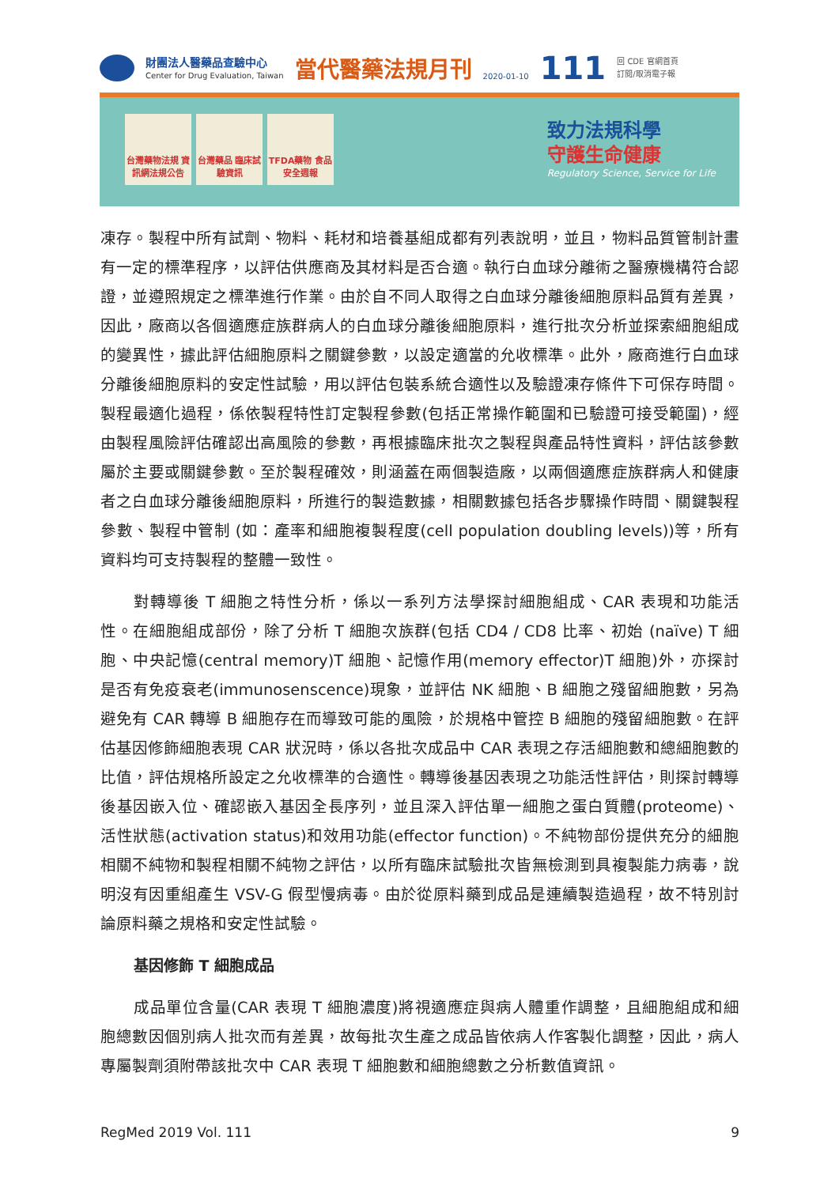財團法人醫藥品查驗中心
Center for Drug Evaluation, Taiwan
當代醫藥法規月刊
2020-01-10
111
回 CDE 官網首頁
訂閱/取消電子報
台灣藥物法規 資訊網法規公告
台灣藥品 臨床試驗資訊
TFDA藥物 食品安全週報
致力法規科學
守護生命健康
Regulatory Science, Service for Life
凍存。製程中所有試劑、物料、耗材和培養基組成都有列表說明，並且，物料品質管制計畫有一定的標準程序，以評估供應商及其材料是否合適。執行白血球分離術之醫療機構符合認證，並遵照規定之標準進行作業。由於自不同人取得之白血球分離後細胞原料品質有差異，因此，廠商以各個適應症族群病人的白血球分離後細胞原料，進行批次分析並探索細胞組成的變異性，據此評估細胞原料之關鍵參數，以設定適當的允收標準。此外，廠商進行白血球分離後細胞原料的安定性試驗，用以評估包裝系統合適性以及驗證凍存條件下可保存時間。製程最適化過程，係依製程特性訂定製程參數(包括正常操作範圍和已驗證可接受範圍)，經由製程風險評估確認出高風險的參數，再根據臨床批次之製程與產品特性資料，評估該參數屬於主要或關鍵參數。至於製程確效，則涵蓋在兩個製造廠，以兩個適應症族群病人和健康者之白血球分離後細胞原料，所進行的製造數據，相關數據包括各步驟操作時間、關鍵製程參數、製程中管制 (如：產率和細胞複製程度(cell population doubling levels))等，所有資料均可支持製程的整體一致性。
對轉導後 T 細胞之特性分析，係以一系列方法學探討細胞組成、CAR 表現和功能活性。在細胞組成部份，除了分析 T 細胞次族群(包括 CD4 / CD8 比率、初始 (naïve) T 細胞、中央記憶(central memory)T 細胞、記憶作用(memory effector)T 細胞)外，亦探討是否有免疫衰老(immunosenscence)現象，並評估 NK 細胞、B 細胞之殘留細胞數，另為避免有 CAR 轉導 B 細胞存在而導致可能的風險，於規格中管控 B 細胞的殘留細胞數。在評估基因修飾細胞表現 CAR 狀況時，係以各批次成品中 CAR 表現之存活細胞數和總細胞數的比值，評估規格所設定之允收標準的合適性。轉導後基因表現之功能活性評估，則探討轉導後基因嵌入位、確認嵌入基因全長序列，並且深入評估單一細胞之蛋白質體(proteome)、活性狀態(activation status)和效用功能(effector function)。不純物部份提供充分的細胞相關不純物和製程相關不純物之評估，以所有臨床試驗批次皆無檢測到具複製能力病毒，說明沒有因重組產生 VSV-G 假型慢病毒。由於從原料藥到成品是連續製造過程，故不特別討論原料藥之規格和安定性試驗。
基因修飾 T 細胞成品
成品單位含量(CAR 表現 T 細胞濃度)將視適應症與病人體重作調整，且細胞組成和細胞總數因個別病人批次而有差異，故每批次生產之成品皆依病人作客製化調整，因此，病人專屬製劑須附帶該批次中 CAR 表現 T 細胞數和細胞總數之分析數值資訊。
RegMed 2019 Vol. 111 9